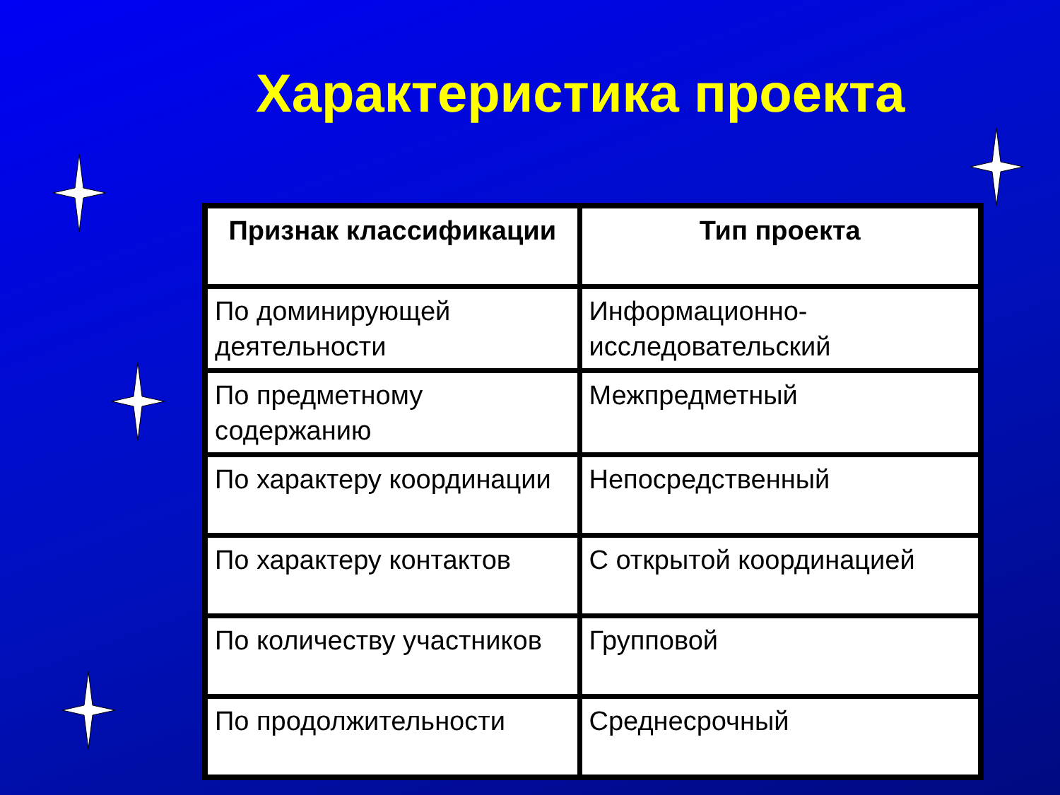Характеристика проекта
| Признак классификации | Тип проекта |
| --- | --- |
| По доминирующей деятельности | Информационно-исследовательский |
| По предметному содержанию | Межпредметный |
| По характеру координации | Непосредственный |
| По характеру контактов | С открытой координацией |
| По количеству участников | Групповой |
| По продолжительности | Среднесрочный |